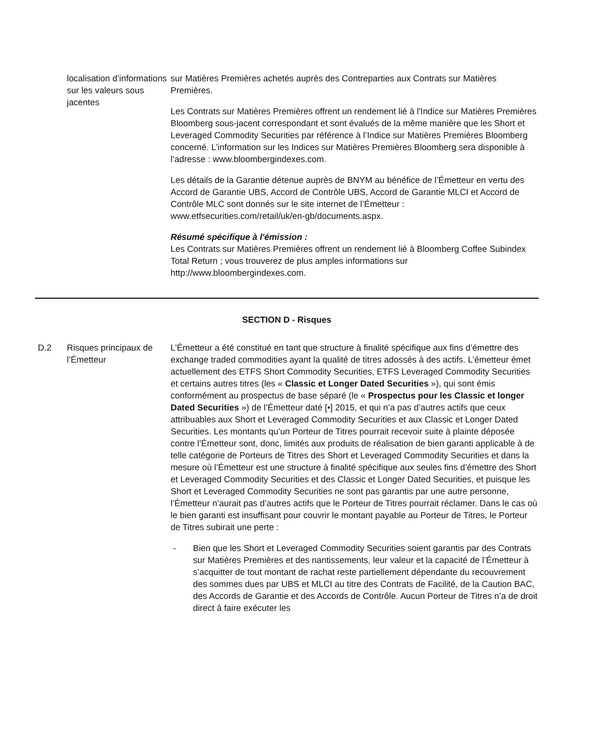| | localisation d’informations sur les valeurs sous jacentes | sur Matières Premières achetés auprès des Contreparties aux Contrats sur Matières Premières. Les Contrats sur Matières Premières offrent un rendement lié à l'Indice sur Matières Premières Bloomberg sous-jacent correspondant et sont évalués de la même manière que les Short et Leveraged Commodity Securities par référence à l’Indice sur Matières Premières Bloomberg concerné. L’information sur les Indices sur Matières Premières Bloomberg sera disponible à l’adresse : www.bloombergindexes.com. Les détails de la Garantie détenue auprès de BNYM au bénéfice de l’Émetteur en vertu des Accord de Garantie UBS, Accord de Contrôle UBS, Accord de Garantie MLCI et Accord de Contrôle MLC sont donnés sur le site internet de l’Émetteur : www.etfsecurities.com/retail/uk/en-gb/documents.aspx. Résumé spécifique à l'émission : Les Contrats sur Matières Premières offrent un rendement lié à Bloomberg Coffee Subindex Total Return ; vous trouverez de plus amples informations sur http://www.bloombergindexes.com. |
| SECTION D - Risques | | |
| D.2 | Risques principaux de l’Émetteur | L’Émetteur a été constitué en tant que structure à finalité spécifique aux fins d’émettre des exchange traded commodities ayant la qualité de titres adossés à des actifs. L’émetteur émet actuellement des ETFS Short Commodity Securities, ETFS Leveraged Commodity Securities et certains autres titres (les « Classic et Longer Dated Securities »), qui sont émis conformément au prospectus de base séparé (le « Prospectus pour les Classic et longer Dated Securities ») de l’Émetteur daté [•] 2015, et qui n’a pas d’autres actifs que ceux attribuables aux Short et Leveraged Commodity Securities et aux Classic et Longer Dated Securities. Les montants qu’un Porteur de Titres pourrait recevoir suite à plainte déposée contre l’Émetteur sont, donc, limités aux produits de réalisation de bien garanti applicable à de telle catégorie de Porteurs de Titres des Short et Leveraged Commodity Securities et dans la mesure où l’Émetteur est une structure à finalité spécifique aux seules fins d’émettre des Short et Leveraged Commodity Securities et des Classic et Longer Dated Securities, et puisque les Short et Leveraged Commodity Securities ne sont pas garantis par une autre personne, l’Émetteur n’aurait pas d’autres actifs que le Porteur de Titres pourrait réclamer. Dans le cas où le bien garanti est insuffisant pour couvrir le montant payable au Porteur de Titres, le Porteur de Titres subirait une perte : - Bien que les Short et Leveraged Commodity Securities soient garantis par des Contrats sur Matières Premières et des nantissements, leur valeur et la capacité de l’Émetteur à s’acquitter de tout montant de rachat reste partiellement dépendante du recouvrement des sommes dues par UBS et MLCI au titre des Contrats de Facilité, de la Caution BAC, des Accords de Garantie et des Accords de Contrôle. Aucun Porteur de Titres n’a de droit direct à faire exécuter les |